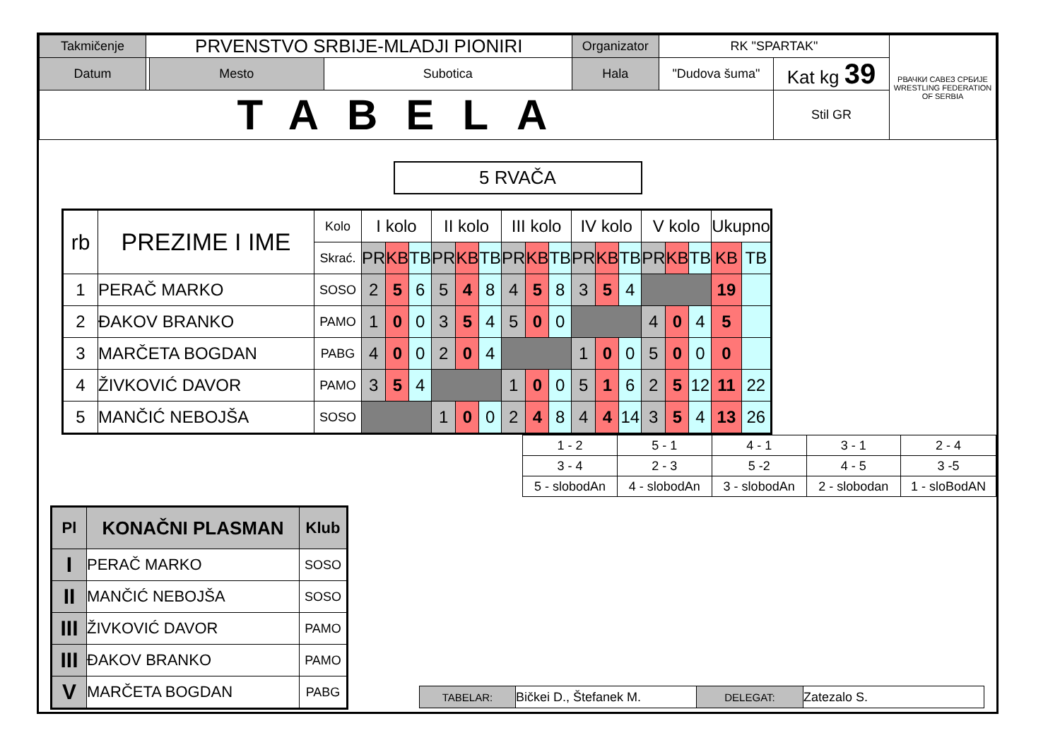| Takmičenje | PRVENSTVO SRBIJE-MLADJI PIONIRI | | | Organizator | RK "SPARTAK" | | РВАЧКИ САВЕЗ СРБИЈЕ WRESTLING FEDERATION OF SERBIA |
| Datum | | Mesto | Subotica | Hala | "Dudova šuma" | Kat kg 39 | |
| TABELA | | | | | | Stil GR | |
5 RVAČA
| rb | PREZIME I IME | Kolo | I kolo | | | II kolo | | | III kolo | | | IV kolo | | | V kolo | | | Ukupno | |
| --- | --- | --- | --- | --- | --- | --- | --- | --- | --- | --- | --- | --- | --- | --- | --- | --- | --- | --- | --- |
| | | Skrać. | PR | KB | TB | PR | KB | TB | PR | KB | TB | PR | KB | TB | PR | KB | TB | KB | TB |
| 1 | PERAČ MARKO | SOSO | 2 | 5 | 6 | 5 | 4 | 8 | 4 | 5 | 8 | 3 | 5 | 4 | | | | 19 | |
| 2 | ĐAKOV BRANKO | PAMO | 1 | 0 | 0 | 3 | 5 | 4 | 5 | 0 | 0 | | | | 4 | 0 | 4 | 5 | |
| 3 | MARČETA BOGDAN | PABG | 4 | 0 | 0 | 2 | 0 | 4 | | | | 1 | 0 | 0 | 5 | 0 | 0 | 0 | |
| 4 | ŽIVKOVIĆ DAVOR | PAMO | 3 | 5 | 4 | | | | 1 | 0 | 0 | 5 | 1 | 6 | 2 | 5 | 12 | 11 | 22 |
| 5 | MANČIĆ NEBOJŠA | SOSO | | | | 1 | 0 | 0 | 2 | 4 | 8 | 4 | 4 | 14 | 3 | 5 | 4 | 13 | 26 |
| 1 - 2 | 5 - 1 | 4 - 1 | 3 - 1 | 2 - 4 |
| 3 - 4 | 2 - 3 | 5 -2 | 4 - 5 | 3 -5 |
| 5 - slobodAn | 4 - slobodAn | 3 - slobodAn | 2 - slobodan | 1 - sloBodAN |
| Pl | KONAČNI PLASMAN | Klub |
| --- | --- | --- |
| I | PERAČ MARKO | SOSO |
| II | MANČIĆ NEBOJŠA | SOSO |
| III | ŽIVKOVIĆ DAVOR | PAMO |
| III | ĐAKOV BRANKO | PAMO |
| V | MARČETA BOGDAN | PABG |
| TABELAR: | Bičkei D., Štefanek M. | DELEGAT: | Zatezalo S. |